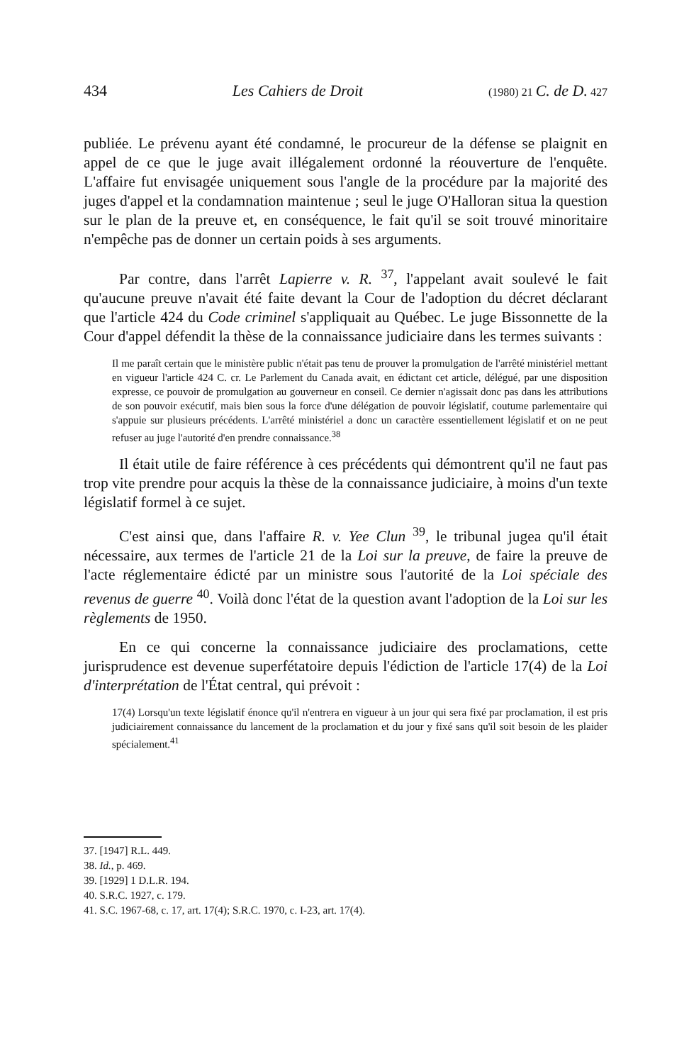434 Les Cahiers de Droit (1980) 21 C. de D. 427
publiée. Le prévenu ayant été condamné, le procureur de la défense se plaignit en appel de ce que le juge avait illégalement ordonné la réouverture de l'enquête. L'affaire fut envisagée uniquement sous l'angle de la procédure par la majorité des juges d'appel et la condamnation maintenue ; seul le juge O'Halloran situa la question sur le plan de la preuve et, en conséquence, le fait qu'il se soit trouvé minoritaire n'empêche pas de donner un certain poids à ses arguments.
Par contre, dans l'arrêt Lapierre v. R. <sup>37</sup>, l'appelant avait soulevé le fait qu'aucune preuve n'avait été faite devant la Cour de l'adoption du décret déclarant que l'article 424 du Code criminel s'appliquait au Québec. Le juge Bissonnette de la Cour d'appel défendit la thèse de la connaissance judiciaire dans les termes suivants :
Il me paraît certain que le ministère public n'était pas tenu de prouver la promulgation de l'arrêté ministériel mettant en vigueur l'article 424 C. cr. Le Parlement du Canada avait, en édictant cet article, délégué, par une disposition expresse, ce pouvoir de promulgation au gouverneur en conseil. Ce dernier n'agissait donc pas dans les attributions de son pouvoir exécutif, mais bien sous la force d'une délégation de pouvoir législatif, coutume parlementaire qui s'appuie sur plusieurs précédents. L'arrêté ministériel a donc un caractère essentiellement législatif et on ne peut refuser au juge l'autorité d'en prendre connaissance.<sup>38</sup>
Il était utile de faire référence à ces précédents qui démontrent qu'il ne faut pas trop vite prendre pour acquis la thèse de la connaissance judiciaire, à moins d'un texte législatif formel à ce sujet.
C'est ainsi que, dans l'affaire R. v. Yee Clun <sup>39</sup>, le tribunal jugea qu'il était nécessaire, aux termes de l'article 21 de la Loi sur la preuve, de faire la preuve de l'acte réglementaire édicté par un ministre sous l'autorité de la Loi spéciale des revenus de guerre <sup>40</sup>. Voilà donc l'état de la question avant l'adoption de la Loi sur les règlements de 1950.
En ce qui concerne la connaissance judiciaire des proclamations, cette jurisprudence est devenue superfétatoire depuis l'édiction de l'article 17(4) de la Loi d'interprétation de l'État central, qui prévoit :
17(4) Lorsqu'un texte législatif énonce qu'il n'entrera en vigueur à un jour qui sera fixé par proclamation, il est pris judiciairement connaissance du lancement de la proclamation et du jour y fixé sans qu'il soit besoin de les plaider spécialement.<sup>41</sup>
37. [1947] R.L. 449.
38. Id., p. 469.
39. [1929] 1 D.L.R. 194.
40. S.R.C. 1927, c. 179.
41. S.C. 1967-68, c. 17, art. 17(4); S.R.C. 1970, c. I-23, art. 17(4).